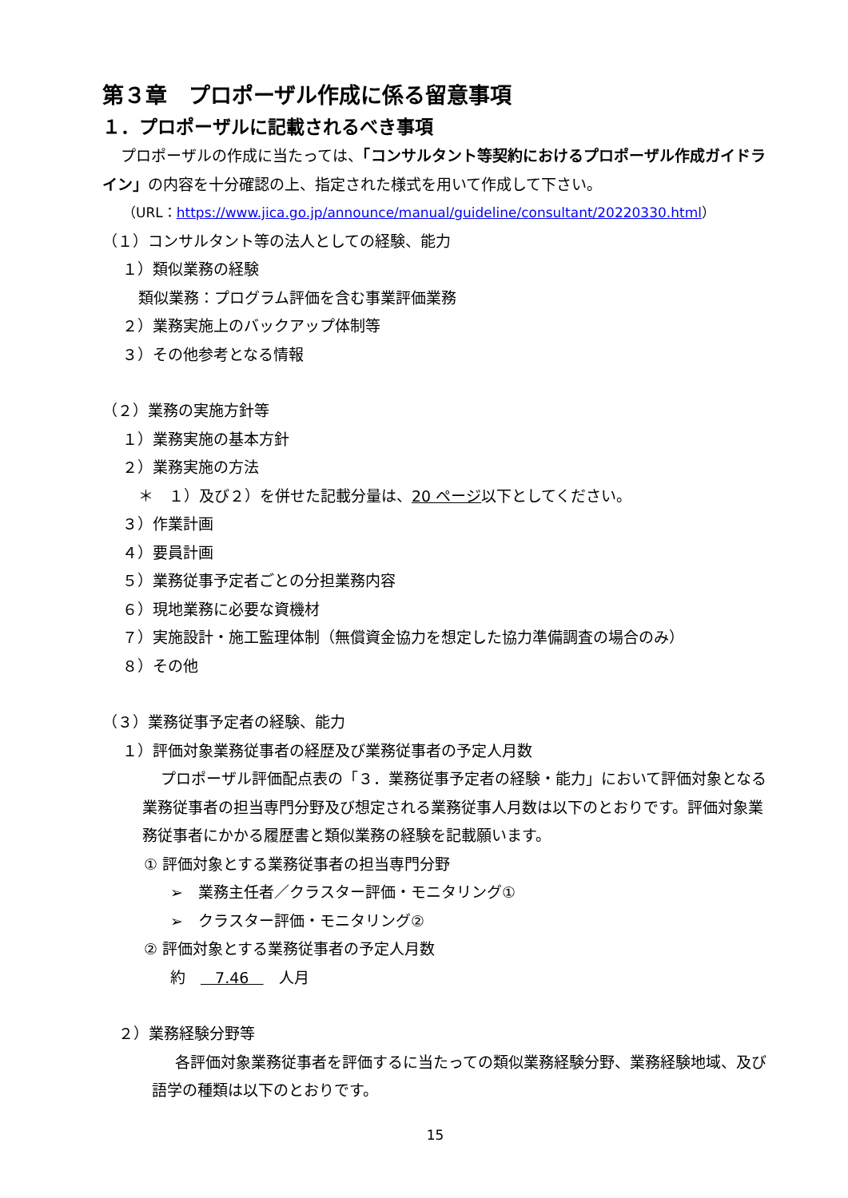第３章　プロポーザル作成に係る留意事項
１．プロポーザルに記載されるべき事項
プロポーザルの作成に当たっては、「コンサルタント等契約におけるプロポーザル作成ガイドライン」の内容を十分確認の上、指定された様式を用いて作成して下さい。
（URL：https://www.jica.go.jp/announce/manual/guideline/consultant/20220330.html）
（１）コンサルタント等の法人としての経験、能力
１）類似業務の経験
類似業務：プログラム評価を含む事業評価業務
２）業務実施上のバックアップ体制等
３）その他参考となる情報
（２）業務の実施方針等
１）業務実施の基本方針
２）業務実施の方法
＊　１）及び２）を併せた記載分量は、20 ページ以下としてください。
３）作業計画
４）要員計画
５）業務従事予定者ごとの分担業務内容
６）現地業務に必要な資機材
７）実施設計・施工監理体制（無償資金協力を想定した協力準備調査の場合のみ）
８）その他
（３）業務従事予定者の経験、能力
１）評価対象業務従事者の経歴及び業務従事者の予定人月数
プロポーザル評価配点表の「３．業務従事予定者の経験・能力」において評価対象となる業務従事者の担当専門分野及び想定される業務従事人月数は以下のとおりです。評価対象業務従事者にかかる履歴書と類似業務の経験を記載願います。
① 評価対象とする業務従事者の担当専門分野
➢　業務主任者／クラスター評価・モニタリング①
➢　クラスター評価・モニタリング②
② 評価対象とする業務従事者の予定人月数
約　 7.46 　人月
２）業務経験分野等
各評価対象業務従事者を評価するに当たっての類似業務経験分野、業務経験地域、及び語学の種類は以下のとおりです。
15